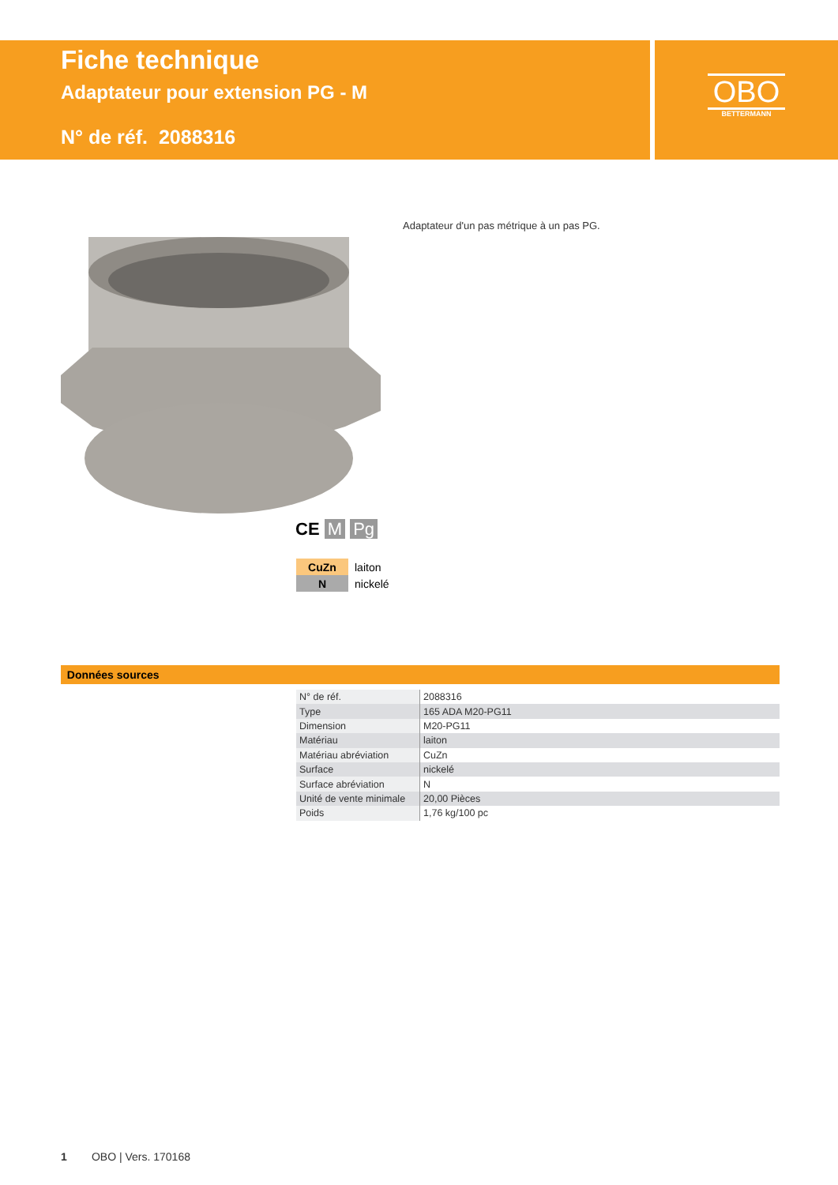Fiche technique
Adaptateur pour extension PG - M
N° de réf. 2088316
OBO
BETTERMANN
Adaptateur d'un pas métrique à un pas PG.
CE M Pg
| CuZn | laiton |
| N | nickelé |
Données sources
| N° de réf. | 2088316 |
| Type | 165 ADA M20-PG11 |
| Dimension | M20-PG11 |
| Matériau | laiton |
| Matériau abréviation | CuZn |
| Surface | nickelé |
| Surface abréviation | N |
| Unité de vente minimale | 20,00 Pièces |
| Poids | 1,76 kg/100 pc |
1 OBO | Vers. 170168